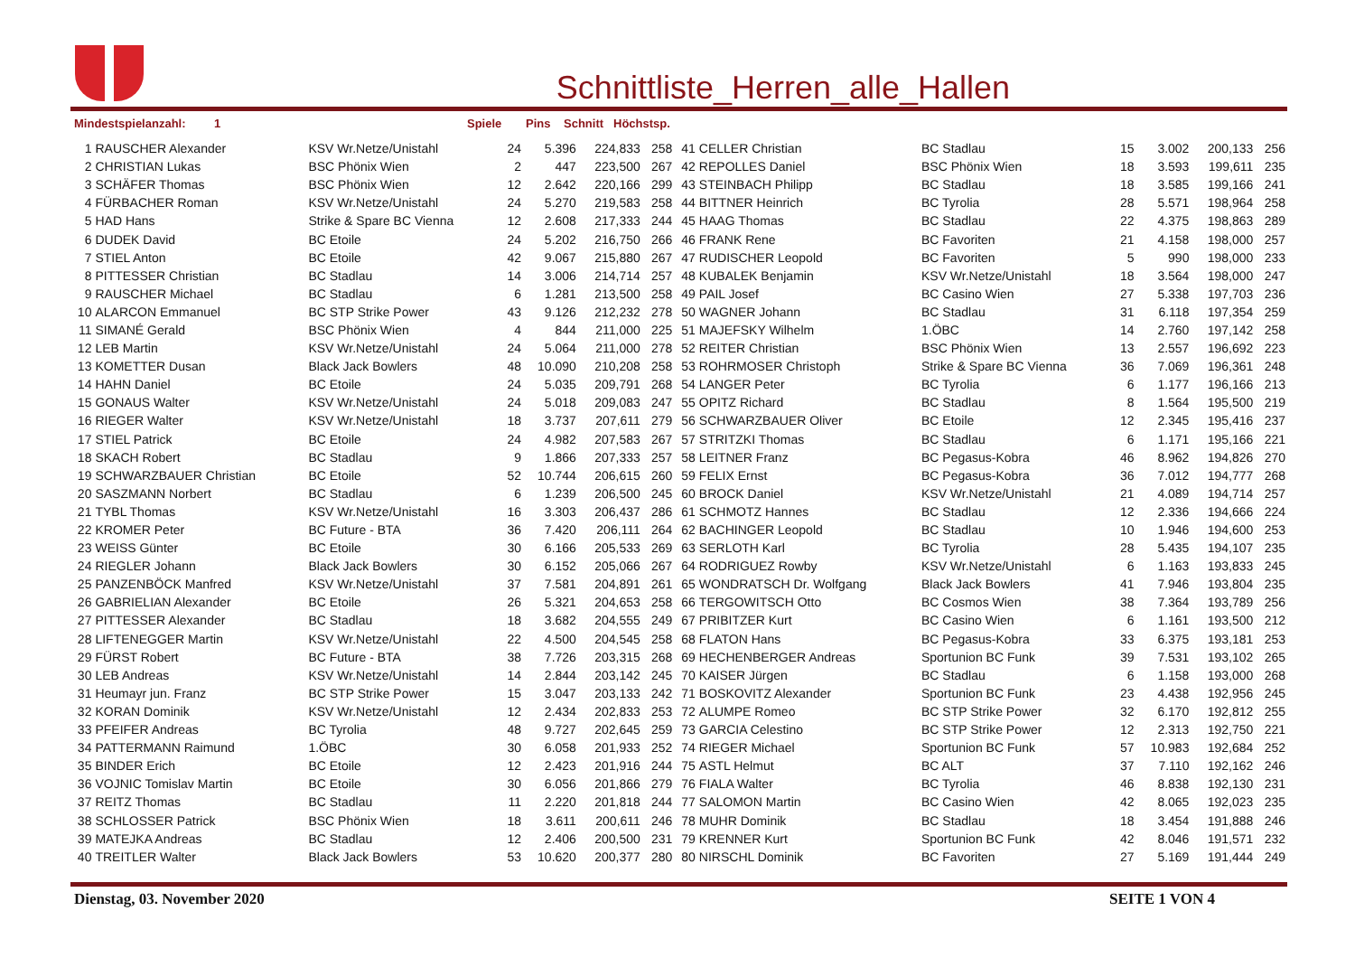Schnittliste_Herren_alle_Hallen
Mindestspielanzahl: 1 Spiele Pins Schnitt Höchstsp.
| 1 | RAUSCHER Alexander | KSV Wr.Netze/Unistahl | 24 | 5.396 | 224,833 | 258 | 41 | CELLER Christian | BC Stadlau | 15 | 3.002 | 200,133 | 256 |
| 2 | CHRISTIAN Lukas | BSC Phönix Wien | 2 | 447 | 223,500 | 267 | 42 | REPOLLES Daniel | BSC Phönix Wien | 18 | 3.593 | 199,611 | 235 |
| 3 | SCHÄFER Thomas | BSC Phönix Wien | 12 | 2.642 | 220,166 | 299 | 43 | STEINBACH Philipp | BC Stadlau | 18 | 3.585 | 199,166 | 241 |
| 4 | FÜRBACHER Roman | KSV Wr.Netze/Unistahl | 24 | 5.270 | 219,583 | 258 | 44 | BITTNER Heinrich | BC Tyrolia | 28 | 5.571 | 198,964 | 258 |
| 5 | HAD Hans | Strike & Spare BC Vienna | 12 | 2.608 | 217,333 | 244 | 45 | HAAG Thomas | BC Stadlau | 22 | 4.375 | 198,863 | 289 |
| 6 | DUDEK David | BC Etoile | 24 | 5.202 | 216,750 | 266 | 46 | FRANK Rene | BC Favoriten | 21 | 4.158 | 198,000 | 257 |
| 7 | STIEL Anton | BC Etoile | 42 | 9.067 | 215,880 | 267 | 47 | RUDISCHER Leopold | BC Favoriten | 5 | 990 | 198,000 | 233 |
| 8 | PITTESSER Christian | BC Stadlau | 14 | 3.006 | 214,714 | 257 | 48 | KUBALEK Benjamin | KSV Wr.Netze/Unistahl | 18 | 3.564 | 198,000 | 247 |
| 9 | RAUSCHER Michael | BC Stadlau | 6 | 1.281 | 213,500 | 258 | 49 | PAIL Josef | BC Casino Wien | 27 | 5.338 | 197,703 | 236 |
| 10 | ALARCON Emmanuel | BC STP Strike Power | 43 | 9.126 | 212,232 | 278 | 50 | WAGNER Johann | BC Stadlau | 31 | 6.118 | 197,354 | 259 |
| 11 | SIMANÉ Gerald | BSC Phönix Wien | 4 | 844 | 211,000 | 225 | 51 | MAJEFSKY Wilhelm | 1.ÖBC | 14 | 2.760 | 197,142 | 258 |
| 12 | LEB Martin | KSV Wr.Netze/Unistahl | 24 | 5.064 | 211,000 | 278 | 52 | REITER Christian | BSC Phönix Wien | 13 | 2.557 | 196,692 | 223 |
| 13 | KOMETTER Dusan | Black Jack Bowlers | 48 | 10.090 | 210,208 | 258 | 53 | ROHRMOSER Christoph | Strike & Spare BC Vienna | 36 | 7.069 | 196,361 | 248 |
| 14 | HAHN Daniel | BC Etoile | 24 | 5.035 | 209,791 | 268 | 54 | LANGER Peter | BC Tyrolia | 6 | 1.177 | 196,166 | 213 |
| 15 | GONAUS Walter | KSV Wr.Netze/Unistahl | 24 | 5.018 | 209,083 | 247 | 55 | OPITZ Richard | BC Stadlau | 8 | 1.564 | 195,500 | 219 |
| 16 | RIEGER Walter | KSV Wr.Netze/Unistahl | 18 | 3.737 | 207,611 | 279 | 56 | SCHWARZBAUER Oliver | BC Etoile | 12 | 2.345 | 195,416 | 237 |
| 17 | STIEL Patrick | BC Etoile | 24 | 4.982 | 207,583 | 267 | 57 | STRITZKI Thomas | BC Stadlau | 6 | 1.171 | 195,166 | 221 |
| 18 | SKACH Robert | BC Stadlau | 9 | 1.866 | 207,333 | 257 | 58 | LEITNER Franz | BC Pegasus-Kobra | 46 | 8.962 | 194,826 | 270 |
| 19 | SCHWARZBAUER Christian | BC Etoile | 52 | 10.744 | 206,615 | 260 | 59 | FELIX Ernst | BC Pegasus-Kobra | 36 | 7.012 | 194,777 | 268 |
| 20 | SASZMANN Norbert | BC Stadlau | 6 | 1.239 | 206,500 | 245 | 60 | BROCK Daniel | KSV Wr.Netze/Unistahl | 21 | 4.089 | 194,714 | 257 |
| 21 | TYBL Thomas | KSV Wr.Netze/Unistahl | 16 | 3.303 | 206,437 | 286 | 61 | SCHMOTZ Hannes | BC Stadlau | 12 | 2.336 | 194,666 | 224 |
| 22 | KROMER Peter | BC Future - BTA | 36 | 7.420 | 206,111 | 264 | 62 | BACHINGER Leopold | BC Stadlau | 10 | 1.946 | 194,600 | 253 |
| 23 | WEISS Günter | BC Etoile | 30 | 6.166 | 205,533 | 269 | 63 | SERLOTH Karl | BC Tyrolia | 28 | 5.435 | 194,107 | 235 |
| 24 | RIEGLER Johann | Black Jack Bowlers | 30 | 6.152 | 205,066 | 267 | 64 | RODRIGUEZ Rowby | KSV Wr.Netze/Unistahl | 6 | 1.163 | 193,833 | 245 |
| 25 | PANZENBÖCK Manfred | KSV Wr.Netze/Unistahl | 37 | 7.581 | 204,891 | 261 | 65 | WONDRATSCH Dr. Wolfgang | Black Jack Bowlers | 41 | 7.946 | 193,804 | 235 |
| 26 | GABRIELIAN Alexander | BC Etoile | 26 | 5.321 | 204,653 | 258 | 66 | TERGOWITSCH Otto | BC Cosmos Wien | 38 | 7.364 | 193,789 | 256 |
| 27 | PITTESSER Alexander | BC Stadlau | 18 | 3.682 | 204,555 | 249 | 67 | PRIBITZER Kurt | BC Casino Wien | 6 | 1.161 | 193,500 | 212 |
| 28 | LIFTENEGGER Martin | KSV Wr.Netze/Unistahl | 22 | 4.500 | 204,545 | 258 | 68 | FLATON Hans | BC Pegasus-Kobra | 33 | 6.375 | 193,181 | 253 |
| 29 | FÜRST Robert | BC Future - BTA | 38 | 7.726 | 203,315 | 268 | 69 | HECHENBERGER Andreas | Sportunion BC Funk | 39 | 7.531 | 193,102 | 265 |
| 30 | LEB Andreas | KSV Wr.Netze/Unistahl | 14 | 2.844 | 203,142 | 245 | 70 | KAISER Jürgen | BC Stadlau | 6 | 1.158 | 193,000 | 268 |
| 31 | Heumayr jun. Franz | BC STP Strike Power | 15 | 3.047 | 203,133 | 242 | 71 | BOSKOVITZ Alexander | Sportunion BC Funk | 23 | 4.438 | 192,956 | 245 |
| 32 | KORAN Dominik | KSV Wr.Netze/Unistahl | 12 | 2.434 | 202,833 | 253 | 72 | ALUMPE Romeo | BC STP Strike Power | 32 | 6.170 | 192,812 | 255 |
| 33 | PFEIFER Andreas | BC Tyrolia | 48 | 9.727 | 202,645 | 259 | 73 | GARCIA Celestino | BC STP Strike Power | 12 | 2.313 | 192,750 | 221 |
| 34 | PATTERMANN Raimund | 1.ÖBC | 30 | 6.058 | 201,933 | 252 | 74 | RIEGER Michael | Sportunion BC Funk | 57 | 10.983 | 192,684 | 252 |
| 35 | BINDER Erich | BC Etoile | 12 | 2.423 | 201,916 | 244 | 75 | ASTL Helmut | BC ALT | 37 | 7.110 | 192,162 | 246 |
| 36 | VOJNIC Tomislav Martin | BC Etoile | 30 | 6.056 | 201,866 | 279 | 76 | FIALA Walter | BC Tyrolia | 46 | 8.838 | 192,130 | 231 |
| 37 | REITZ Thomas | BC Stadlau | 11 | 2.220 | 201,818 | 244 | 77 | SALOMON Martin | BC Casino Wien | 42 | 8.065 | 192,023 | 235 |
| 38 | SCHLOSSER Patrick | BSC Phönix Wien | 18 | 3.611 | 200,611 | 246 | 78 | MUHR Dominik | BC Stadlau | 18 | 3.454 | 191,888 | 246 |
| 39 | MATEJKA Andreas | BC Stadlau | 12 | 2.406 | 200,500 | 231 | 79 | KRENNER Kurt | Sportunion BC Funk | 42 | 8.046 | 191,571 | 232 |
| 40 | TREITLER Walter | Black Jack Bowlers | 53 | 10.620 | 200,377 | 280 | 80 | NIRSCHL Dominik | BC Favoriten | 27 | 5.169 | 191,444 | 249 |
Dienstag, 03. November 2020 SEITE 1 VON 4